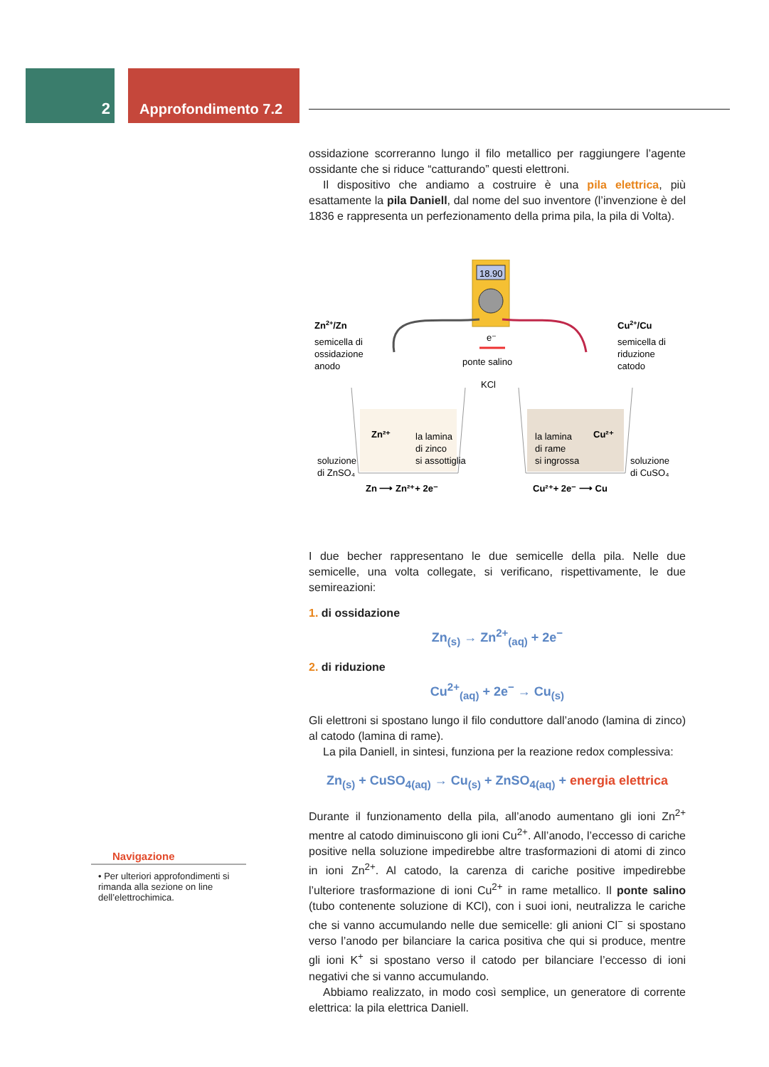2 Approfondimento 7.2
ossidazione scorreranno lungo il filo metallico per raggiungere l’agente ossidante che si riduce “catturando” questi elettroni.
Il dispositivo che andiamo a costruire è una pila elettrica, più esattamente la pila Daniell, dal nome del suo inventore (l’invenzione è del 1836 e rappresenta un perfezionamento della prima pila, la pila di Volta).
18.90
Zn2+/Zn
semicella di
ossidazione
anodo
Cu2+/Cu
semicella di
riduzione
catodo
e⁻
ponte salino
KCl
Zn²⁺
la lamina
di zinco
si assottiglia
la lamina
di rame
si ingrossa
Cu²⁺
soluzione
di ZnSO₄
soluzione
di CuSO₄
Zn ⟶ Zn²⁺+ 2e⁻
Cu²⁺+ 2e⁻ ⟶ Cu
I due becher rappresentano le due semicelle della pila. Nelle due semicelle, una volta collegate, si verificano, rispettivamente, le due semireazioni:
1. di ossidazione
Zn<sub>(s)</sub> → Zn<sup>2+</sup><sub>(aq)</sub> + 2e<sup>−</sup>
2. di riduzione
Cu<sup>2+</sup><sub>(aq)</sub> + 2e<sup>−</sup> → Cu<sub>(s)</sub>
Gli elettroni si spostano lungo il filo conduttore dall’anodo (lamina di zinco) al catodo (lamina di rame).
La pila Daniell, in sintesi, funziona per la reazione redox complessiva:
Zn<sub>(s)</sub> + CuSO<sub>4(aq)</sub> → Cu<sub>(s)</sub> + ZnSO<sub>4(aq)</sub> + energia elettrica
Durante il funzionamento della pila, all’anodo aumentano gli ioni Zn<sup>2+</sup> mentre al catodo diminuiscono gli ioni Cu<sup>2+</sup>. All’anodo, l’eccesso di cariche positive nella soluzione impedirebbe altre trasformazioni di atomi di zinco in ioni Zn<sup>2+</sup>. Al catodo, la carenza di cariche positive impedirebbe l’ulteriore trasformazione di ioni Cu<sup>2+</sup> in rame metallico. Il ponte salino (tubo contenente soluzione di KCl), con i suoi ioni, neutralizza le cariche che si vanno accumulando nelle due semicelle: gli anioni Cl<sup>−</sup> si spostano verso l’anodo per bilanciare la carica positiva che qui si produce, mentre gli ioni K<sup>+</sup> si spostano verso il catodo per bilanciare l’eccesso di ioni negativi che si vanno accumulando.
Abbiamo realizzato, in modo così semplice, un generatore di corrente elettrica: la pila elettrica Daniell.
Navigazione
• Per ulteriori approfondimenti si rimanda alla sezione on line dell’elettrochimica.